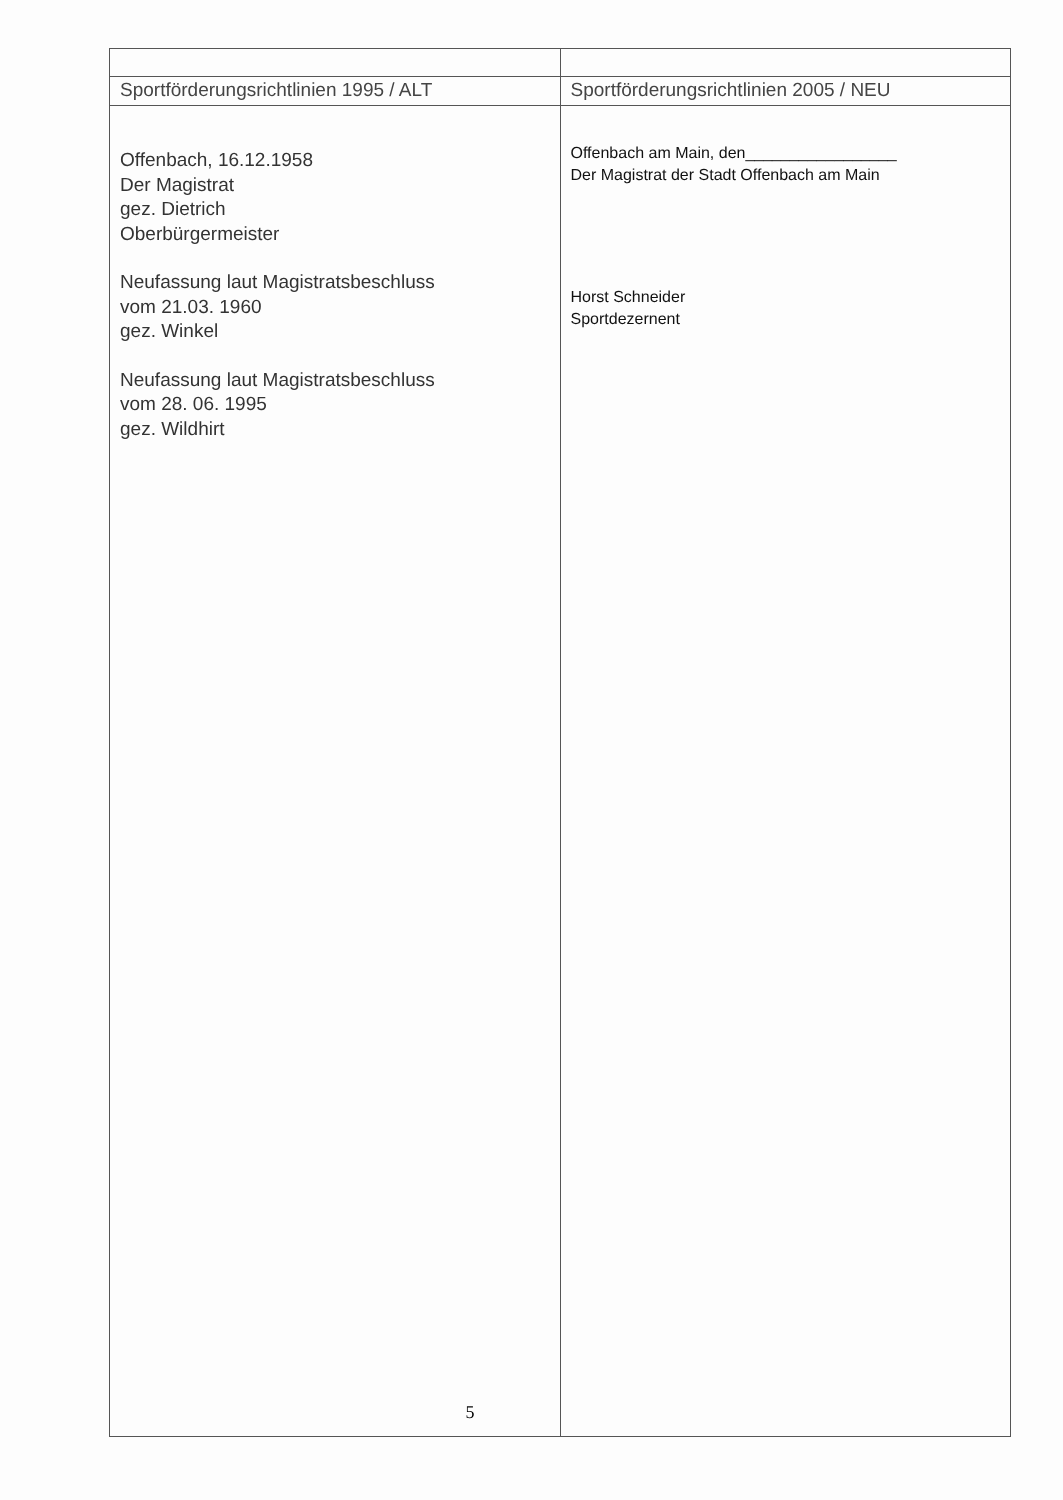| Sportförderungsrichtlinien 1995 / ALT | Sportförderungsrichtlinien 2005 / NEU |
| Offenbach, 16.12.1958 Der Magistrat gez. Dietrich Oberbürgermeister Neufassung laut Magistratsbeschluss vom 21.03. 1960 gez. Winkel Neufassung laut Magistratsbeschluss vom 28. 06. 1995 gez. Wildhirt | Offenbach am Main, den_________________ Der Magistrat der Stadt Offenbach am Main Horst Schneider Sportdezernent |
5